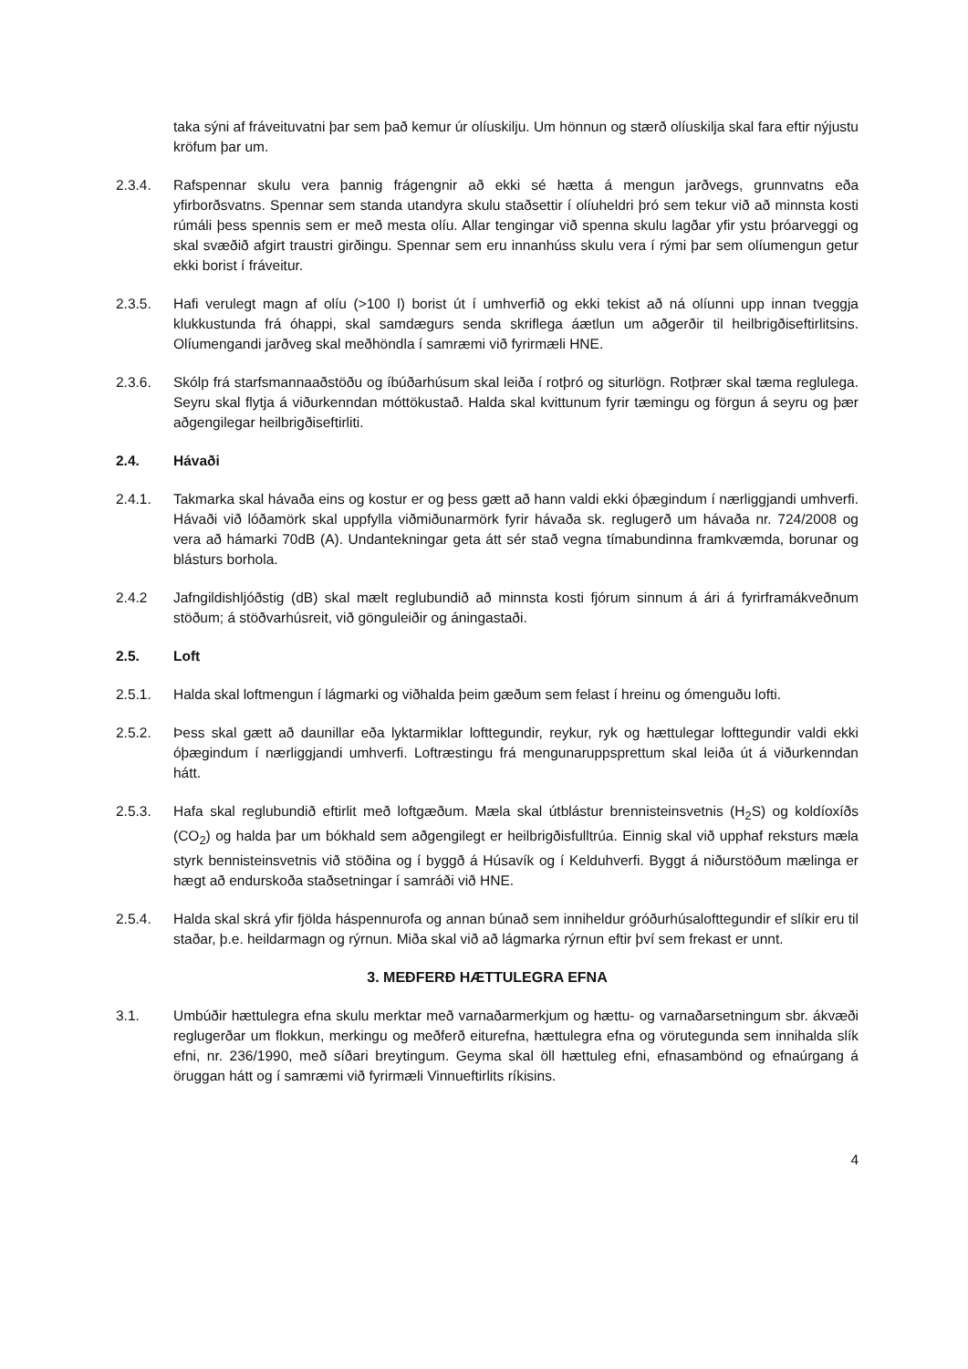taka sýni af fráveituvatni þar sem það kemur úr olíuskilju. Um hönnun og stærð olíuskilja skal fara eftir nýjustu kröfum þar um.
2.3.4. Rafspennar skulu vera þannig frágengnir að ekki sé hætta á mengun jarðvegs, grunnvatns eða yfirborðsvatns. Spennar sem standa utandyra skulu staðsettir í olíuheldri þró sem tekur við að minnsta kosti rúmáli þess spennis sem er með mesta olíu. Allar tengingar við spenna skulu lagðar yfir ystu þróarveggi og skal svæðið afgirt traustri girðingu. Spennar sem eru innanhúss skulu vera í rými þar sem olíumengun getur ekki borist í fráveitur.
2.3.5. Hafi verulegt magn af olíu (>100 l) borist út í umhverfið og ekki tekist að ná olíunni upp innan tveggja klukkustunda frá óhappi, skal samdægurs senda skriflega áætlun um aðgerðir til heilbrigðiseftirlitsins. Olíumengandi jarðveg skal meðhöndla í samræmi við fyrirmæli HNE.
2.3.6. Skólp frá starfsmannaaðstöðu og íbúðarhúsum skal leiða í rotþró og siturlögn. Rotþrær skal tæma reglulega. Seyru skal flytja á viðurkenndan móttökustað. Halda skal kvittunum fyrir tæmingu og förgun á seyru og þær aðgengilegar heilbrigðiseftirliti.
2.4. Hávaði
2.4.1. Takmarka skal hávaða eins og kostur er og þess gætt að hann valdi ekki óþægindum í nærliggjandi umhverfi. Hávaði við lóðamörk skal uppfylla viðmiðunarmörk fyrir hávaða sk. reglugerð um hávaða nr. 724/2008 og vera að hámarki 70dB (A). Undantekningar geta átt sér stað vegna tímabundinna framkvæmda, borunar og blásturs borhola.
2.4.2 Jafngildishljóðstig (dB) skal mælt reglubundið að minnsta kosti fjórum sinnum á ári á fyrirframákveðnum stöðum; á stöðvarhúsreit, við gönguleiðir og áningastaði.
2.5. Loft
2.5.1. Halda skal loftmengun í lágmarki og viðhalda þeim gæðum sem felast í hreinu og ómenguðu lofti.
2.5.2. Þess skal gætt að daunillar eða lyktarmiklar lofttegundir, reykur, ryk og hættulegar lofttegundir valdi ekki óþægindum í nærliggjandi umhverfi. Loftræstingu frá mengunaruppsprettum skal leiða út á viðurkenndan hátt.
2.5.3. Hafa skal reglubundið eftirlit með loftgæðum. Mæla skal útblástur brennisteinsvetnis (H<sub>2</sub>S) og koldíoxíðs (CO<sub>2</sub>) og halda þar um bókhald sem aðgengilegt er heilbrigðisfulltrúa. Einnig skal við upphaf reksturs mæla styrk bennisteinsvetnis við stöðina og í byggð á Húsavík og í Kelduhverfi. Byggt á niðurstöðum mælinga er hægt að endurskoða staðsetningar í samráði við HNE.
2.5.4. Halda skal skrá yfir fjölda háspennurofa og annan búnað sem inniheldur gróðurhúsalofttegundir ef slíkir eru til staðar, þ.e. heildarmagn og rýrnun. Miða skal við að lágmarka rýrnun eftir því sem frekast er unnt.
3. MEÐFERÐ HÆTTULEGRA EFNA
3.1. Umbúðir hættulegra efna skulu merktar með varnaðarmerkjum og hættu- og varnaðarsetningum sbr. ákvæði reglugerðar um flokkun, merkingu og meðferð eiturefna, hættulegra efna og vörutegunda sem innihalda slík efni, nr. 236/1990, með síðari breytingum. Geyma skal öll hættuleg efni, efnasambönd og efnaúrgang á öruggan hátt og í samræmi við fyrirmæli Vinnueftirlits ríkisins.
4